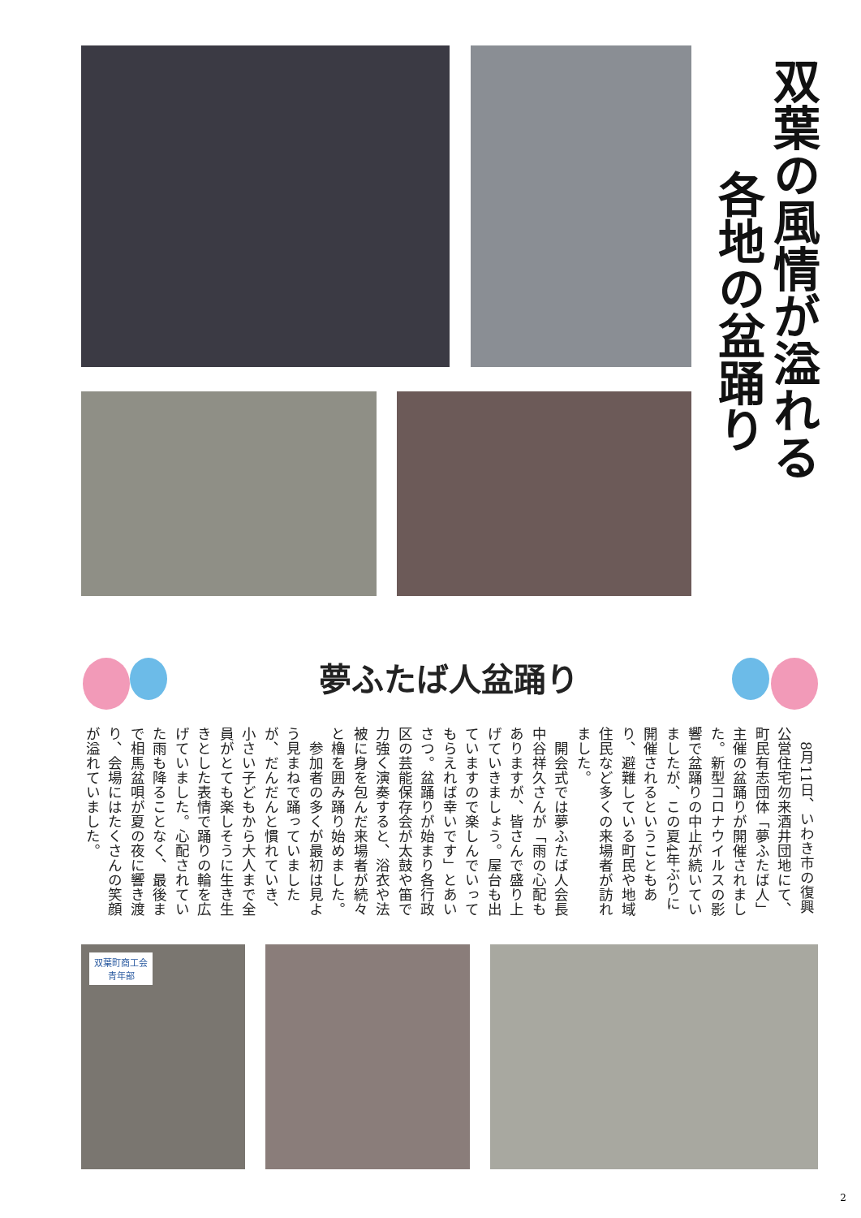双葉の風情が溢れる
各地の盆踊り
夢ふたば人盆踊り
8月11日、いわき市の復興公営住宅勿来酒井団地にて、町民有志団体「夢ふたば人」主催の盆踊りが開催されました。新型コロナウイルスの影響で盆踊りの中止が続いていましたが、この夏4年ぶりに開催されるということもあり、避難している町民や地域住民など多くの来場者が訪れました。
開会式では夢ふたば人会長中谷祥久さんが「雨の心配もありますが、皆さんで盛り上げていきましょう。屋台も出ていますので楽しんでいってもらえれば幸いです」とあいさつ。盆踊りが始まり各行政区の芸能保存会が太鼓や笛で力強く演奏すると、浴衣や法被に身を包んだ来場者が続々と櫓を囲み踊り始めました。
参加者の多くが最初は見よう見まねで踊っていましたが、だんだんと慣れていき、小さい子どもから大人まで全員がとても楽しそうに生き生きとした表情で踊りの輪を広げていました。心配されていた雨も降ることなく、最後まで相馬盆唄が夏の夜に響き渡り、会場にはたくさんの笑顔が溢れていました。
双葉町商工会 青年部
2